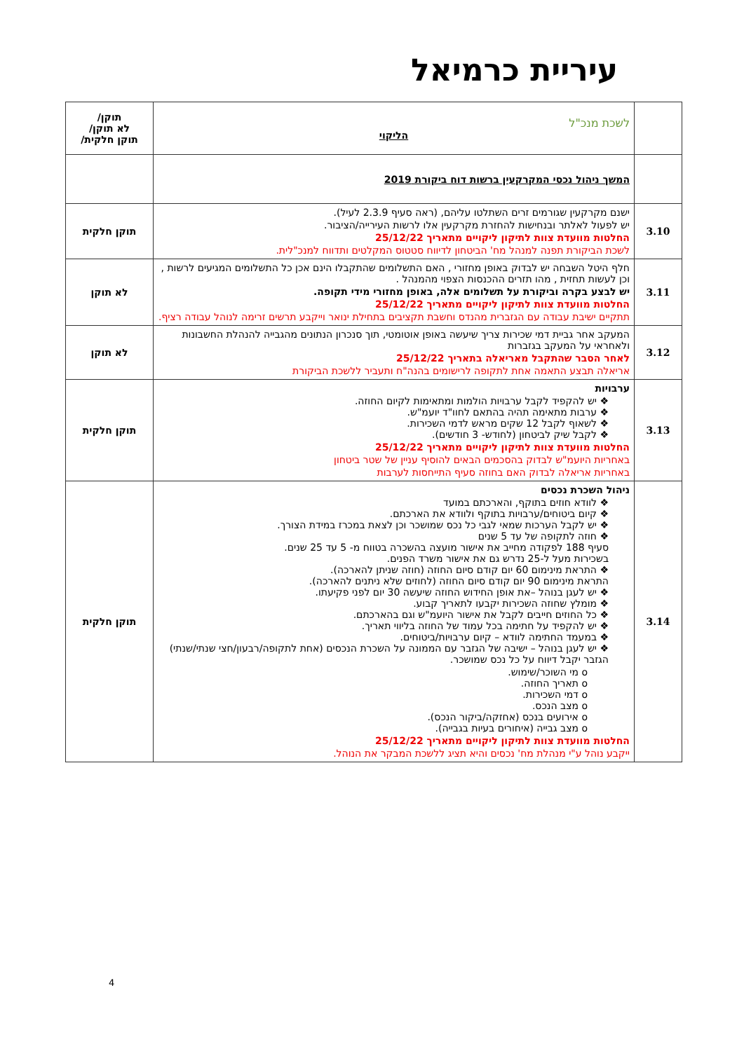עיריית כרמיאל
| | לשכת מנכ"ל הליקוי | תוקן/ לא תוקן/ תוקן חלקית/ |
| | המשך ניהול נכסי המקרקעין ברשות דוח ביקורת 2019 | |
| 3.10 | ישנם מקרקעין שגורמים זרים השתלטו עליהם, (ראה סעיף 2.3.9 לעיל). יש לפעול לאלתר ובנחישות להחזרת מקרקעין אלו לרשות העירייה/הציבור. החלטות מוועדת צוות לתיקון ליקויים מתאריך 25/12/22 לשכת הביקורת תפנה למנהל מח' הביטחון לדיווח סטטוס המקלטים ותדווח למנכ"לית. | תוקן חלקית |
| 3.11 | חלף היטל השבחה יש לבדוק באופן מחזורי , האם התשלומים שהתקבלו הינם אכן כל התשלומים המגיעים לרשות , וכן לעשות תחזית , מהו תזרים ההכנסות הצפוי מהמנהל . יש לבצע בקרה וביקורת על תשלומים אלה, באופן מחזורי מידי תקופה. החלטות מוועדת צוות לתיקון ליקויים מתאריך 25/12/22 תתקיים ישיבת עבודה עם הגזברית מהנדס וחשבת תקציבים בתחילת ינואר וייקבע תרשים זרימה לנוהל עבודה רציף. | לא תוקן |
| 3.12 | המעקב אחר גביית דמי שכירות צריך שיעשה באופן אוטומטי, תוך סנכרון הנתונים מהגבייה להנהלת החשבונות ולאחראי על המעקב בגזברות לאחר הסבר שהתקבל מאריאלה בתאריך 25/12/22 אריאלה תבצע התאמה אחת לתקופה לרישומים בהנה"ח ותעביר ללשכת הביקורת | לא תוקן |
| 3.13 | ערבויות ❖ יש להקפיד לקבל ערבויות הולמות ומתאימות לקיום החוזה. ❖ ערבות מתאימה תהיה בהתאם לחוו"ד יועמ"ש. ❖ לשאוף לקבל 12 שקים מראש לדמי השכירות. ❖ לקבל שיק לביטחון (לחודש- 3 חודשים). החלטות מוועדת צוות לתיקון ליקויים מתאריך 25/12/22 באחריות היועמ"ש לבדוק בהסכמים הבאים להוסיף עניין של שטר ביטחון באחריות אריאלה לבדוק האם בחוזה סעיף התייחסות לערבות | תוקן חלקית |
| 3.14 | ניהול השכרת נכסים ❖ לוודא חוזים בתוקף, והארכתם במועד ❖ קיום ביטוחים/ערבויות בתוקף ולוודא את הארכתם. ❖ יש לקבל הערכות שמאי לגבי כל נכס שמושכר וכן לצאת במכרז במידת הצורך. ❖ חוזה לתקופה של עד 5 שנים סעיף 188 לפקודה מחייב את אישור מועצה בהשכרה בטווח מ- 5 עד 25 שנים. בשכירות מעל ל-25 נדרש גם את אישור משרד הפנים. ❖ התראת מינימום 60 יום קודם סיום החוזה (חוזה שניתן להארכה). התראת מינימום 90 יום קודם סיום החוזה (לחוזים שלא ניתנים להארכה). ❖ יש לעגן בנוהל –את אופן החידוש החוזה שיעשה 30 יום לפני פקיעתו. ❖ מומלץ שחוזה השכירות יקבעו לתאריך קבוע. ❖ כל החוזים חייבים לקבל את אישור היועמ"ש וגם בהארכתם. ❖ יש להקפיד על חתימה בכל עמוד של החוזה בליווי תאריך. ❖ במעמד החתימה לוודא – קיום ערבויות/ביטוחים. ❖ יש לעגן בנוהל – ישיבה של הגזבר עם הממונה על השכרת הנכסים (אחת לתקופה/רבעון/חצי שנתי/שנתי) הגזבר יקבל דיווח על כל נכס שמושכר. o מי השוכר/שימוש. o תאריך החוזה. o דמי השכירות. o מצב הנכס. o אירועים בנכס (אחזקה/ביקור הנכס). o מצב גבייה (איחורים בעיות בגבייה). החלטות מוועדת צוות לתיקון ליקויים מתאריך 25/12/22 ייקבע נוהל ע"י מנהלת מח' נכסים והיא תציג ללשכת המבקר את הנוהל. | תוקן חלקית |
4